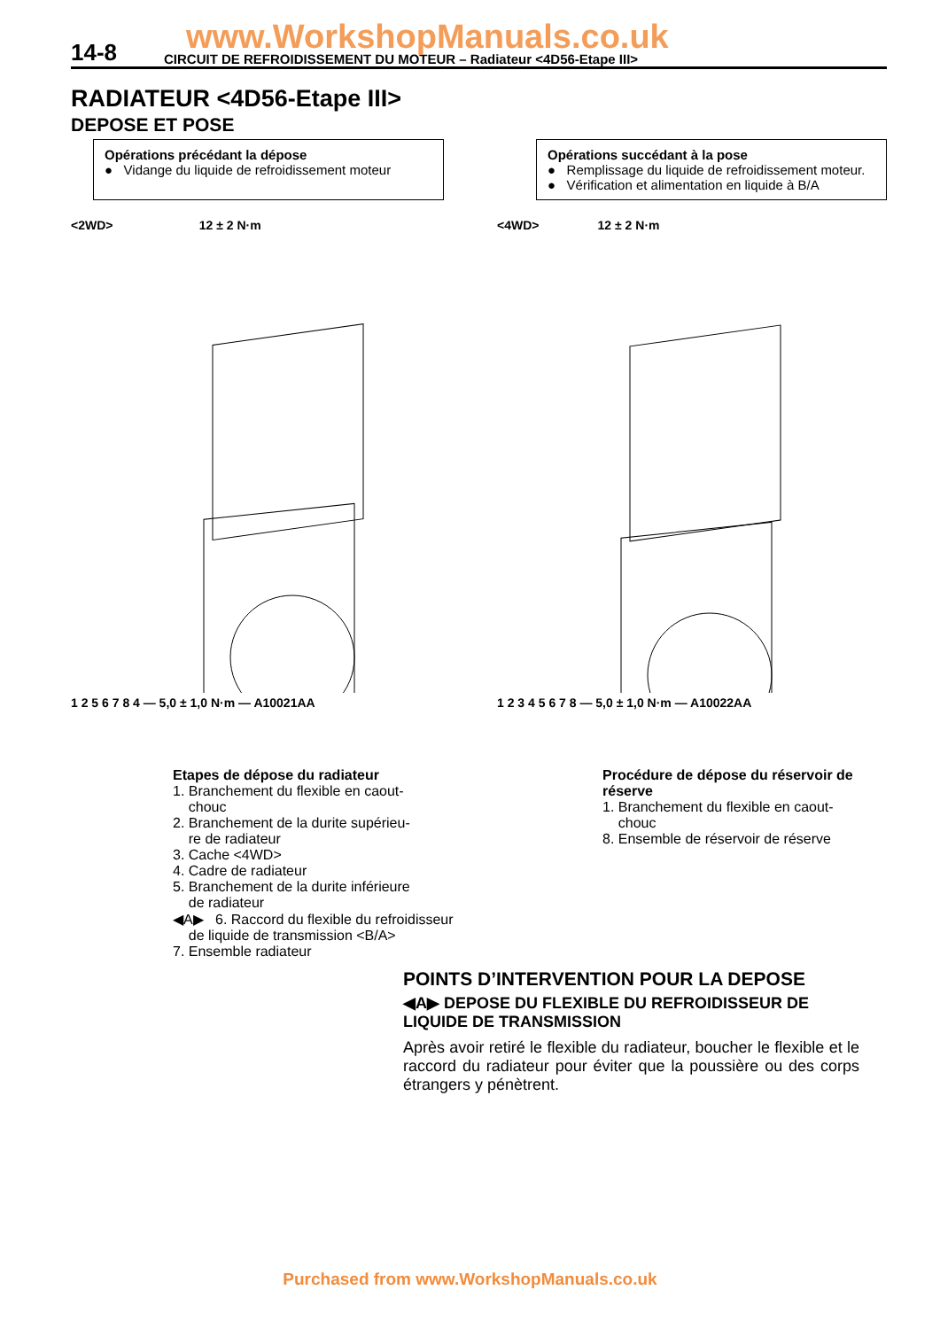www.WorkshopManuals.co.uk 14-8 CIRCUIT DE REFROIDISSEMENT DU MOTEUR – Radiateur <4D56-Etape III>
RADIATEUR <4D56-Etape III>
DEPOSE ET POSE
Opérations précédant la dépose
● Vidange du liquide de refroidissement moteur
Opérations succédant à la pose
● Remplissage du liquide de refroidissement moteur.
● Vérification et alimentation en liquide à B/A
<2WD> 12 ± 2 N·m
1 2 5 6 7 8 4 — 5,0 ± 1,0 N·m — A10021AA
<4WD> 12 ± 2 N·m
1 2 3 4 5 6 7 8 — 5,0 ± 1,0 N·m — A10022AA
Etapes de dépose du radiateur
1. Branchement du flexible en caout-
chouc
2. Branchement de la durite supérieu-
re de radiateur
3. Cache <4WD>
4. Cadre de radiateur
5. Branchement de la durite inférieure
de radiateur
◀A▶ 6. Raccord du flexible du refroidisseur
de liquide de transmission <B/A>
7. Ensemble radiateur
Procédure de dépose du réservoir de réserve
1. Branchement du flexible en caout-
chouc
8. Ensemble de réservoir de réserve
POINTS D’INTERVENTION POUR LA DEPOSE
◀A▶ DEPOSE DU FLEXIBLE DU REFROIDISSEUR DE LIQUIDE DE TRANSMISSION
Après avoir retiré le flexible du radiateur, boucher le flexible et le raccord du radiateur pour éviter que la poussière ou des corps étrangers y pénètrent.
Purchased from www.WorkshopManuals.co.uk